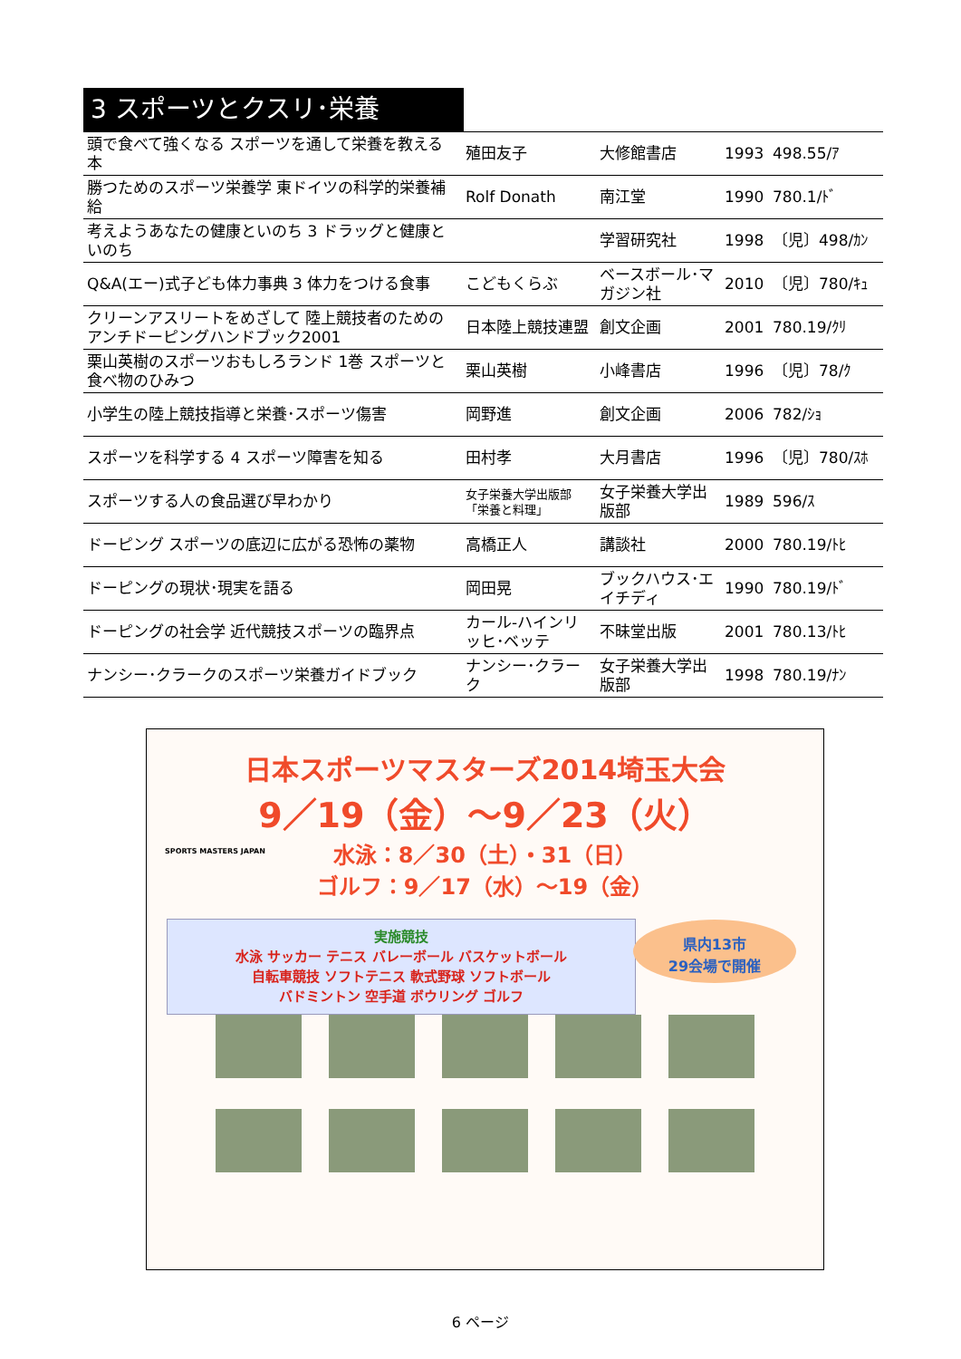3 スポーツとクスリ･栄養
| 頭で食べて強くなる スポーツを通して栄養を教える本 | 殖田友子 | 大修館書店 | 1993 | 498.55/ｱ |
| 勝つためのスポーツ栄養学 東ドイツの科学的栄養補給 | Rolf Donath | 南江堂 | 1990 | 780.1/ﾄﾞ |
| 考えようあなたの健康といのち 3 ドラッグと健康といのち | | 学習研究社 | 1998 | 〔児〕498/ｶﾝ |
| Q&A(エー)式子ども体力事典 3 体力をつける食事 | こどもくらぶ | ベースボール･マガジン社 | 2010 | 〔児〕780/ｷｭ |
| クリーンアスリートをめざして 陸上競技者のためのアンチドーピングハンドブック2001 | 日本陸上競技連盟 | 創文企画 | 2001 | 780.19/ｸﾘ |
| 栗山英樹のスポーツおもしろランド 1巻 スポーツと食べ物のひみつ | 栗山英樹 | 小峰書店 | 1996 | 〔児〕78/ｸ |
| 小学生の陸上競技指導と栄養･スポーツ傷害 | 岡野進 | 創文企画 | 2006 | 782/ｼｮ |
| スポーツを科学する 4 スポーツ障害を知る | 田村孝 | 大月書店 | 1996 | 〔児〕780/ｽﾎ |
| スポーツする人の食品選び早わかり | 女子栄養大学出版部「栄養と料理」 | 女子栄養大学出版部 | 1989 | 596/ｽ |
| ドーピング スポーツの底辺に広がる恐怖の薬物 | 高橋正人 | 講談社 | 2000 | 780.19/ﾄﾋ |
| ドーピングの現状･現実を語る | 岡田晃 | ブックハウス･エイチディ | 1990 | 780.19/ﾄﾞ |
| ドーピングの社会学 近代競技スポーツの臨界点 | カール-ハインリッヒ･ベッテ | 不昧堂出版 | 2001 | 780.13/ﾄﾋ |
| ナンシー･クラークのスポーツ栄養ガイドブック | ナンシー･クラーク | 女子栄養大学出版部 | 1998 | 780.19/ﾅﾝ |
SPORTS MASTERS JAPAN
日本スポーツマスターズ2014埼玉大会
9／19（金）～9／23（火）
水泳：8／30（土）・31（日）
ゴルフ：9／17（水）～19（金）
実施競技
水泳 サッカー テニス バレーボール バスケットボール
自転車競技 ソフトテニス 軟式野球 ソフトボール
バドミントン 空手道 ボウリング ゴルフ
県内13市
29会場で開催
6 ページ